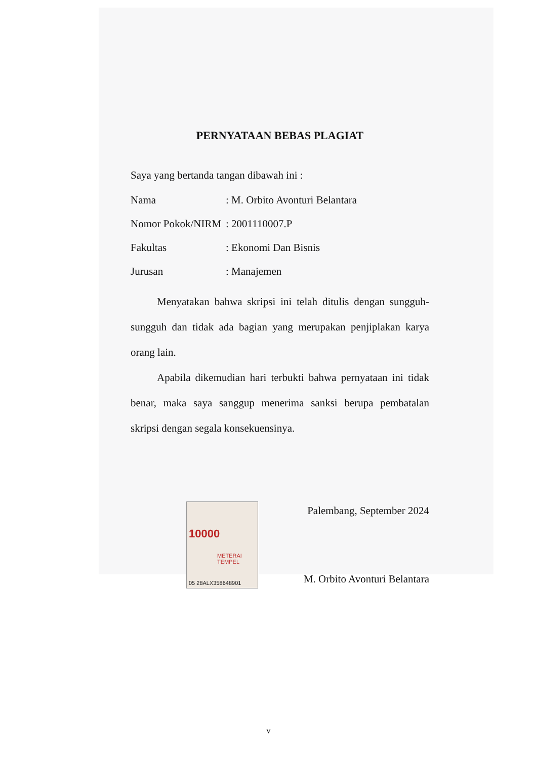PERNYATAAN BEBAS PLAGIAT
Saya yang bertanda tangan dibawah ini :
Nama : M. Orbito Avonturi Belantara
Nomor Pokok/NIRM
: 2001110007.P
Fakultas : Ekonomi Dan Bisnis
Jurusan : Manajemen
Menyatakan bahwa skripsi ini telah ditulis dengan sungguh-sungguh dan tidak ada bagian yang merupakan penjiplakan karya orang lain.
Apabila dikemudian hari terbukti bahwa pernyataan ini tidak benar, maka saya sanggup menerima sanksi berupa pembatalan skripsi dengan segala konsekuensinya.
10000
METERAI TEMPEL
05 28ALX358648901
Palembang, September 2024
M. Orbito Avonturi Belantara
v